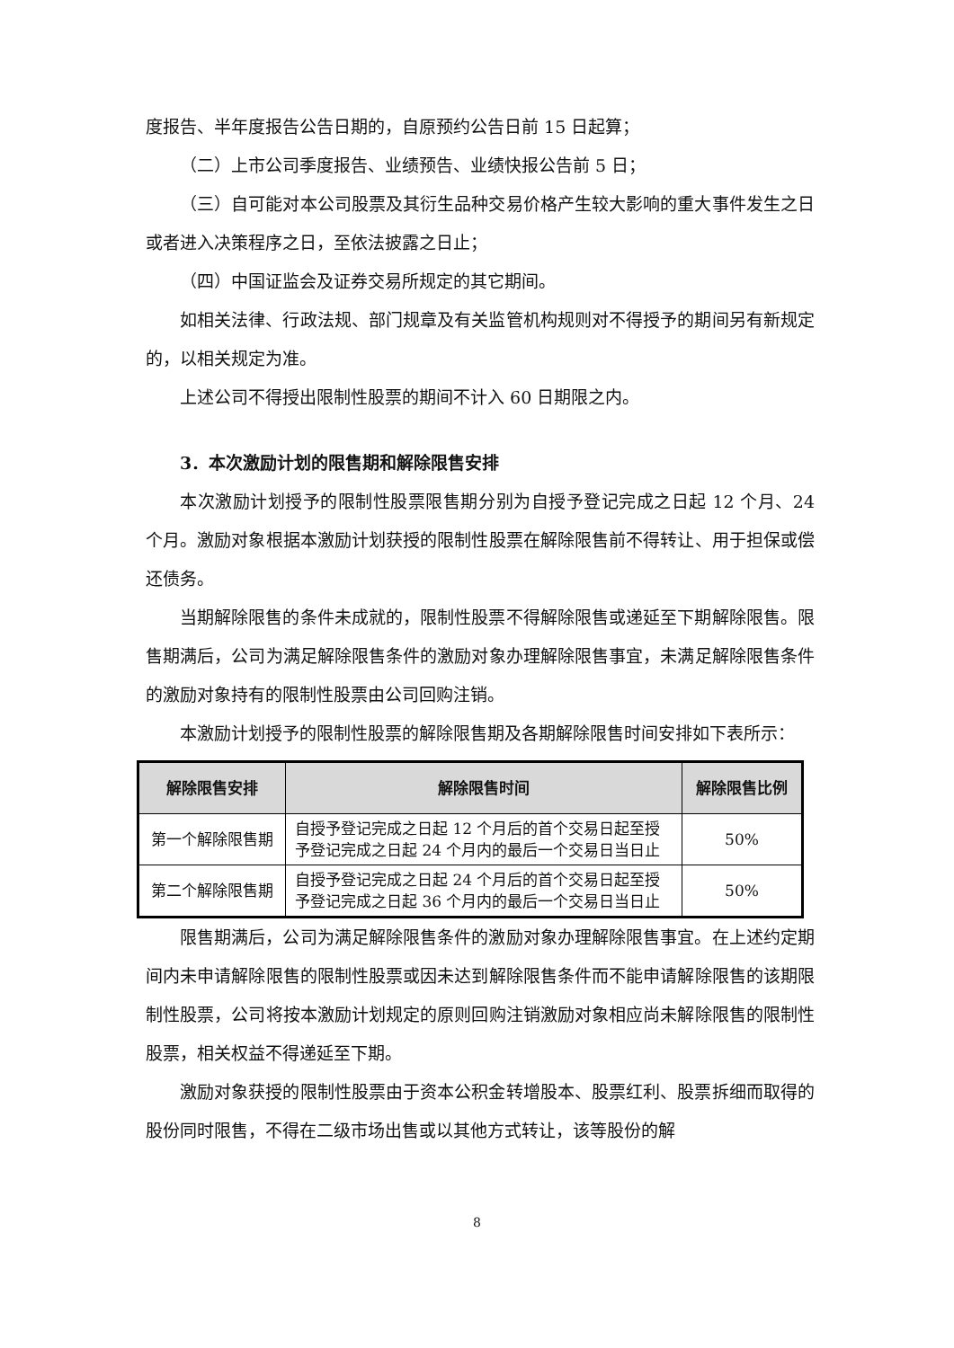度报告、半年度报告公告日期的，自原预约公告日前 15 日起算；
（二）上市公司季度报告、业绩预告、业绩快报公告前 5 日；
（三）自可能对本公司股票及其衍生品种交易价格产生较大影响的重大事件发生之日或者进入决策程序之日，至依法披露之日止；
（四）中国证监会及证券交易所规定的其它期间。
如相关法律、行政法规、部门规章及有关监管机构规则对不得授予的期间另有新规定的，以相关规定为准。
上述公司不得授出限制性股票的期间不计入 60 日期限之内。
3．本次激励计划的限售期和解除限售安排
本次激励计划授予的限制性股票限售期分别为自授予登记完成之日起 12 个月、24 个月。激励对象根据本激励计划获授的限制性股票在解除限售前不得转让、用于担保或偿还债务。
当期解除限售的条件未成就的，限制性股票不得解除限售或递延至下期解除限售。限售期满后，公司为满足解除限售条件的激励对象办理解除限售事宜，未满足解除限售条件的激励对象持有的限制性股票由公司回购注销。
本激励计划授予的限制性股票的解除限售期及各期解除限售时间安排如下表所示：
| 解除限售安排 | 解除限售时间 | 解除限售比例 |
| --- | --- | --- |
| 第一个解除限售期 | 自授予登记完成之日起 12 个月后的首个交易日起至授予登记完成之日起 24 个月内的最后一个交易日当日止 | 50% |
| 第二个解除限售期 | 自授予登记完成之日起 24 个月后的首个交易日起至授予登记完成之日起 36 个月内的最后一个交易日当日止 | 50% |
限售期满后，公司为满足解除限售条件的激励对象办理解除限售事宜。在上述约定期间内未申请解除限售的限制性股票或因未达到解除限售条件而不能申请解除限售的该期限制性股票，公司将按本激励计划规定的原则回购注销激励对象相应尚未解除限售的限制性股票，相关权益不得递延至下期。
激励对象获授的限制性股票由于资本公积金转增股本、股票红利、股票拆细而取得的股份同时限售，不得在二级市场出售或以其他方式转让，该等股份的解
8